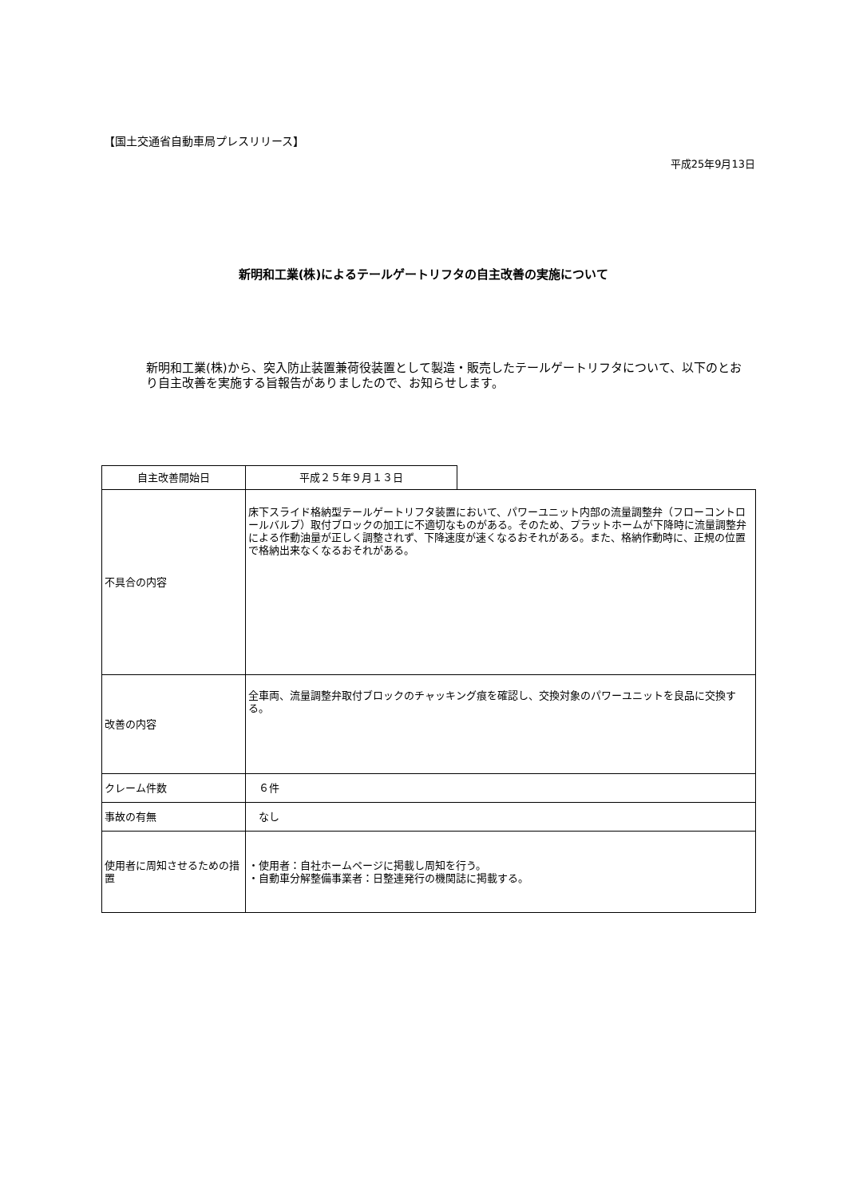【国土交通省自動車局プレスリリース】
平成25年9月13日
新明和工業(株)によるテールゲートリフタの自主改善の実施について
新明和工業(株)から、突入防止装置兼荷役装置として製造・販売したテールゲートリフタについて、以下のとおり自主改善を実施する旨報告がありましたので、お知らせします。
| 自主改善開始日 | 平成２５年９月１３日 | |
| 不具合の内容 | 床下スライド格納型テールゲートリフタ装置において、パワーユニット内部の流量調整弁（フローコントロールバルブ）取付ブロックの加工に不適切なものがある。そのため、プラットホームが下降時に流量調整弁による作動油量が正しく調整されず、下降速度が速くなるおそれがある。また、格納作動時に、正規の位置で格納出来なくなるおそれがある。 | |
| 改善の内容 | 全車両、流量調整弁取付ブロックのチャッキング痕を確認し、交換対象のパワーユニットを良品に交換する。 | |
| クレーム件数 | ６件 | |
| 事故の有無 | なし | |
| 使用者に周知させるための措置 | ・使用者：自社ホームページに掲載し周知を行う。 ・自動車分解整備事業者：日整連発行の機関誌に掲載する。 | |